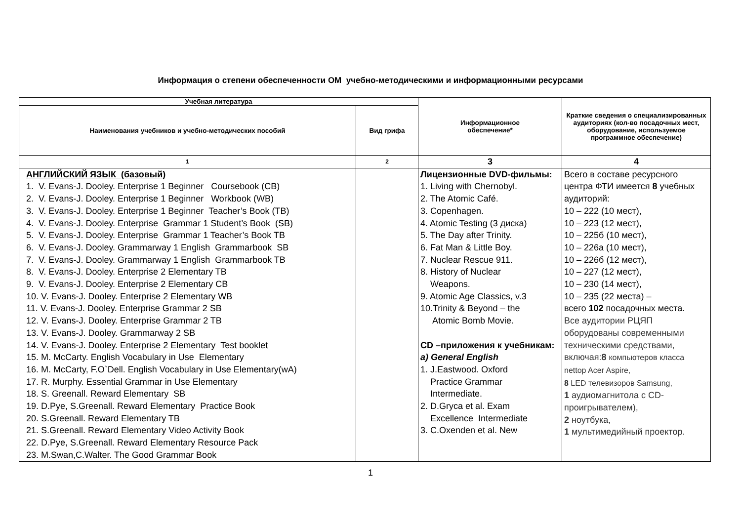Информация о степени обеспеченности ОМ учебно-методическими и информационными ресурсами
| Учебная литература | | Информационное обеспечение* | Краткие сведения о специализированных аудиториях (кол-во посадочных мест, оборудование, используемое программное обеспечение) |
| --- | --- | --- | --- |
| Наименования учебников и учебно-методических пособий | Вид грифа | | |
| 1 | 2 | 3 | 4 |
| АНГЛИЙСКИЙ ЯЗЫК (базовый) 1. V. Evans-J. Dooley. Enterprise 1 Beginner Coursebook (CB) 2. V. Evans-J. Dooley. Enterprise 1 Beginner Workbook (WB) 3. V. Evans-J. Dooley. Enterprise 1 Beginner Teacher’s Book (TB) 4. V. Evans-J. Dooley. Enterprise Grammar 1 Student’s Book (SB) 5. V. Evans-J. Dooley. Enterprise Grammar 1 Teacher’s Book TB 6. V. Evans-J. Dooley. Grammarway 1 English Grammarbook SB 7. V. Evans-J. Dooley. Grammarway 1 English Grammarbook TB 8. V. Evans-J. Dooley. Enterprise 2 Elementary TB 9. V. Evans-J. Dooley. Enterprise 2 Elementary CB 10. V. Evans-J. Dooley. Enterprise 2 Elementary WB 11. V. Evans-J. Dooley. Enterprise Grammar 2 SB 12. V. Evans-J. Dooley. Enterprise Grammar 2 TB 13. V. Evans-J. Dooley. Grammarway 2 SB 14. V. Evans-J. Dooley. Enterprise 2 Elementary Test booklet 15. M. McCarty. English Vocabulary in Use Elementary 16. M. McCarty, F.O`Dell. English Vocabulary in Use Elementary(wA) 17. R. Murphy. Essential Grammar in Use Elementary 18. S. Greenall. Reward Elementary SB 19. D.Pye, S.Greenall. Reward Elementary Practice Book 20. S.Greenall. Reward Elementary TB 21. S.Greenall. Reward Elementary Video Activity Book 22. D.Pye, S.Greenall. Reward Elementary Resource Pack 23. M.Swan,C.Walter. The Good Grammar Book | | Лицензионные DVD-фильмы: 1. Living with Chernobyl. 2. The Atomic Café. 3. Copenhagen. 4. Atomic Testing (3 диска) 5. The Day after Trinity. 6. Fat Man & Little Boy. 7. Nuclear Rescue 911. 8. History of Nuclear Weapons. 9. Atomic Age Classics, v.3 10.Trinity & Beyond – the Atomic Bomb Movie. CD –приложения к учебникам: a) General English 1. J.Eastwood. Oxford Practice Grammar Intermediate. 2. D.Gryca et al. Exam Excellence Intermediate 3. C.Oxenden et al. New | Всего в составе ресурсного центра ФТИ имеется 8 учебных аудиторий: 10 – 222 (10 мест), 10 – 223 (12 мест), 10 – 225б (10 мест), 10 – 226а (10 мест), 10 – 226б (12 мест), 10 – 227 (12 мест), 10 – 230 (14 мест), 10 – 235 (22 места) – всего 102 посадочных места. Все аудитории РЦЯП оборудованы современными техническими средствами, включая: 8 компьютеров класса nettop Acer Aspire, 8 LED телевизоров Samsung, 1 аудиомагнитола с CD-проигрывателем), 2 ноутбука, 1 мультимедийный проектор. |
1